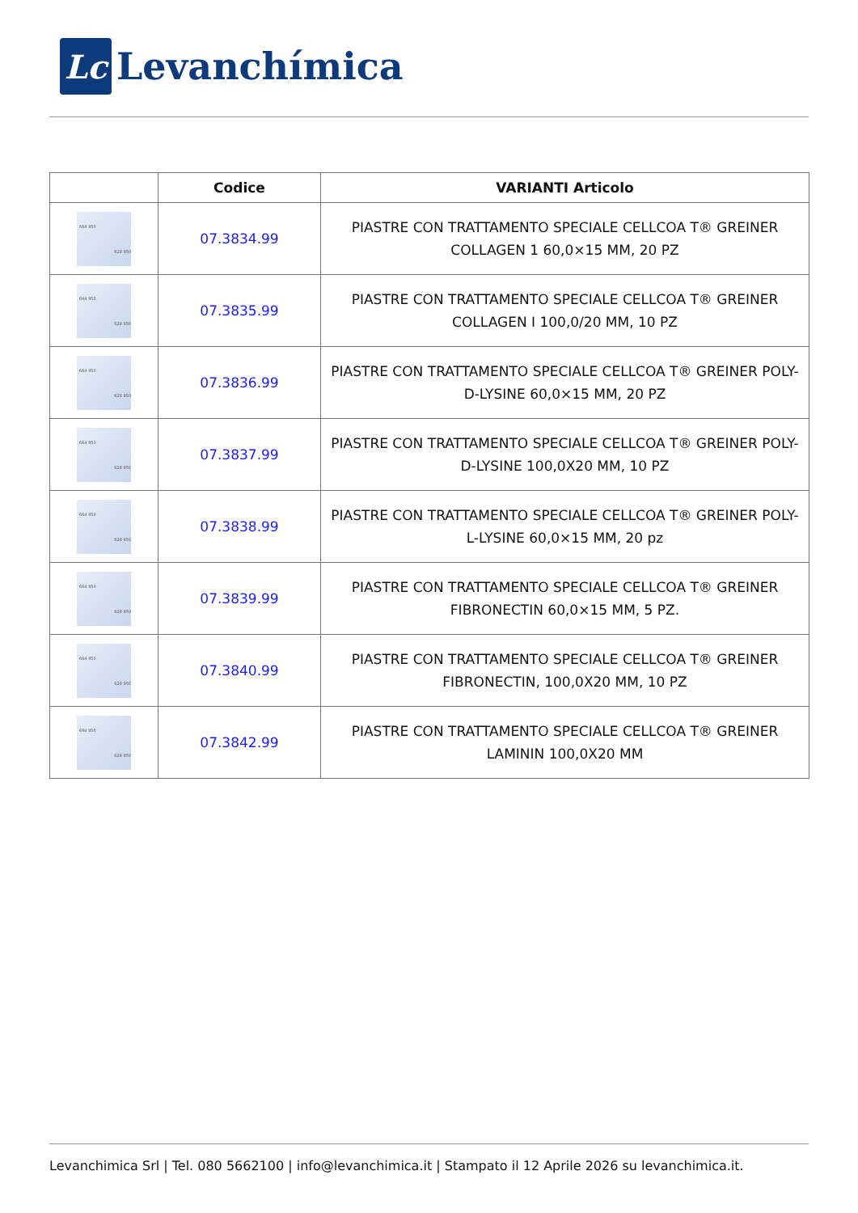Lc
Levanchímica
| | Codice | VARIANTI Articolo |
| --- | --- | --- |
| 664 950 628 950 | 07.3834.99 | PIASTRE CON TRATTAMENTO SPECIALE CELLCOA T® GREINER COLLAGEN 1 60,0×15 MM, 20 PZ |
| 664 950 628 950 | 07.3835.99 | PIASTRE CON TRATTAMENTO SPECIALE CELLCOA T® GREINER COLLAGEN I 100,0/20 MM, 10 PZ |
| 664 950 628 950 | 07.3836.99 | PIASTRE CON TRATTAMENTO SPECIALE CELLCOA T® GREINER POLY-D-LYSINE 60,0×15 MM, 20 PZ |
| 664 950 628 950 | 07.3837.99 | PIASTRE CON TRATTAMENTO SPECIALE CELLCOA T® GREINER POLY-D-LYSINE 100,0X20 MM, 10 PZ |
| 664 950 628 950 | 07.3838.99 | PIASTRE CON TRATTAMENTO SPECIALE CELLCOA T® GREINER POLY-L-LYSINE 60,0×15 MM, 20 pz |
| 664 950 628 950 | 07.3839.99 | PIASTRE CON TRATTAMENTO SPECIALE CELLCOA T® GREINER FIBRONECTIN 60,0×15 MM, 5 PZ. |
| 664 950 628 950 | 07.3840.99 | PIASTRE CON TRATTAMENTO SPECIALE CELLCOA T® GREINER FIBRONECTIN, 100,0X20 MM, 10 PZ |
| 664 950 628 950 | 07.3842.99 | PIASTRE CON TRATTAMENTO SPECIALE CELLCOA T® GREINER LAMININ 100,0X20 MM |
Levanchimica Srl | Tel. 080 5662100 | info@levanchimica.it | Stampato il 12 Aprile 2026 su levanchimica.it.